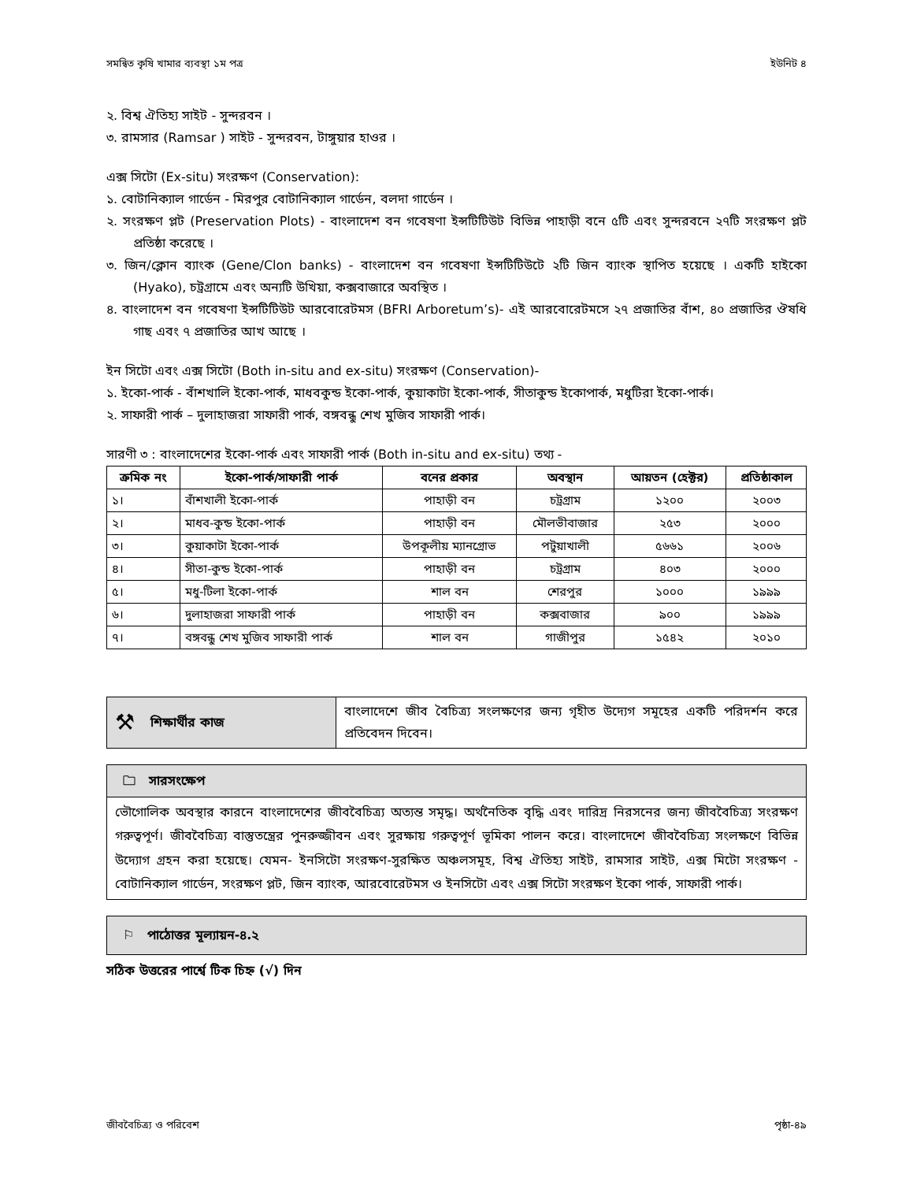সমন্বিত কৃষি খামার ব্যবস্থা ১ম পত্র ইউনিট ৪
২. বিশ্ব ঐতিহ্য সাইট - সুন্দরবন ।
৩. রামসার (Ramsar ) সাইট - সুন্দরবন, টাঙ্গুয়ার হাওর ।
এক্স সিটো (Ex-situ) সংরক্ষণ (Conservation):
১. বোটানিক্যাল গার্ডেন - মিরপুর বোটানিক্যাল গার্ডেন, বলদা গার্ডেন ।
২. সংরক্ষণ প্লট (Preservation Plots) - বাংলাদেশ বন গবেষণা ইন্সটিটিউট বিভিন্ন পাহাড়ী বনে ৫টি এবং সুন্দরবনে ২৭টি সংরক্ষণ প্লট প্রতিষ্ঠা করেছে ।
৩. জিন/ক্লোন ব্যাংক (Gene/Clon banks) - বাংলাদেশ বন গবেষণা ইন্সটিটিউটে ২টি জিন ব্যাংক স্থাপিত হয়েছে । একটি হাইকো (Hyako), চট্রগ্রামে এবং অন্যটি উখিয়া, কক্সবাজারে অবস্থিত ।
৪. বাংলাদেশ বন গবেষণা ইন্সটিটিউট আরবোরেটমস (BFRI Arboretum’s)- এই আরবোরেটমসে ২৭ প্রজাতির বাঁশ, ৪০ প্রজাতির ঔষধি গাছ এবং ৭ প্রজাতির আখ আছে ।
ইন সিটো এবং এক্স সিটো (Both in-situ and ex-situ) সংরক্ষণ (Conservation)-
১. ইকো-পার্ক - বাঁশখালি ইকো-পার্ক, মাধবকুন্ড ইকো-পার্ক, কুয়াকাটা ইকো-পার্ক, সীতাকুন্ড ইকোপার্ক, মধুটিরা ইকো-পার্ক।
২. সাফারী পার্ক – দুলাহাজরা সাফারী পার্ক, বঙ্গবন্ধু শেখ মুজিব সাফারী পার্ক।
সারণী ৩ : বাংলাদেশের ইকো-পার্ক এবং সাফারী পার্ক (Both in-situ and ex-situ) তথ্য -
| ক্রমিক নং | ইকো-পার্ক/সাফারী পার্ক | বনের প্রকার | অবস্থান | আয়তন (হেক্টর) | প্রতিষ্ঠাকাল |
| --- | --- | --- | --- | --- | --- |
| ১। | বাঁশখালী ইকো-পার্ক | পাহাড়ী বন | চট্রগ্রাম | ১২০০ | ২০০৩ |
| ২। | মাধব-কুন্ড ইকো-পার্ক | পাহাড়ী বন | মৌলভীবাজার | ২৫৩ | ২০০০ |
| ৩। | কুয়াকাটা ইকো-পার্ক | উপকূলীয় ম্যানগ্রোভ | পটুয়াখালী | ৫৬৬১ | ২০০৬ |
| ৪। | সীতা-কুন্ড ইকো-পার্ক | পাহাড়ী বন | চট্রগ্রাম | ৪০৩ | ২০০০ |
| ৫। | মধু-টিলা ইকো-পার্ক | শাল বন | শেরপুর | ১০০০ | ১৯৯৯ |
| ৬। | দুলাহাজরা সাফারী পার্ক | পাহাড়ী বন | কক্সবাজার | ৯০০ | ১৯৯৯ |
| ৭। | বঙ্গবন্ধু শেখ মুজিব সাফারী পার্ক | শাল বন | গাজীপুর | ১৫৪২ | ২০১০ |
⚒ শিক্ষার্থীর কাজ
বাংলাদেশে জীব বৈচিত্র্য সংলক্ষণের জন্য গৃহীত উদ্যেগ সমূহের একটি পরিদর্শন করে প্রতিবেদন দিবেন।
🗀 সারসংক্ষেপ
ভৌগোলিক অবস্থার কারনে বাংলাদেশের জীববৈচিত্র্য অত্যন্ত সমৃদ্ধ। অর্থনৈতিক বৃদ্ধি এবং দারিদ্র নিরসনের জন্য জীববৈচিত্র্য সংরক্ষণ গরুত্বপূর্ণ। জীববৈচিত্র্য বাস্তুতন্ত্রের পুনরুজ্জীবন এবং সুরক্ষায় গরুত্বপূর্ণ ভূমিকা পালন করে। বাংলাদেশে জীববৈচিত্র্য সংলক্ষণে বিভিন্ন উদ্যোগ গ্রহন করা হয়েছে। যেমন- ইনসিটো সংরক্ষণ-সুরক্ষিত অঞ্চলসমূহ, বিশ্ব ঐতিহ্য সাইট, রামসার সাইট, এক্স মিটো সংরক্ষণ - বোটানিক্যাল গার্ডেন, সংরক্ষণ প্লট, জিন ব্যাংক, আরবোরেটমস ও ইনসিটো এবং এক্স সিটো সংরক্ষণ ইকো পার্ক, সাফারী পার্ক।
⚐ পাঠোত্তর মূল্যায়ন-৪.২
সঠিক উত্তরের পার্শ্বে টিক চিহ্ন (√) দিন
জীববৈচিত্র্য ও পরিবেশ পৃষ্ঠা-৪৯